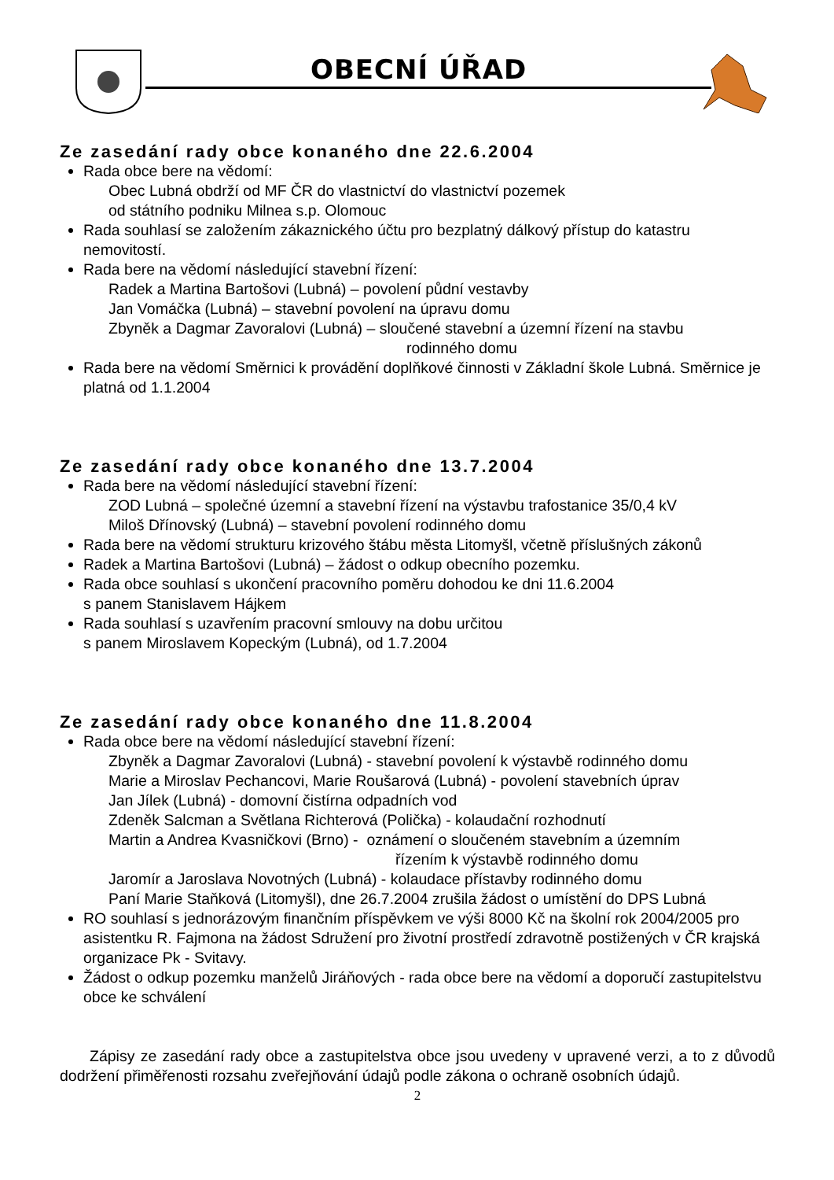OBECNÍ ÚŘAD
Ze zasedání rady obce konaného dne 22.6.2004
Rada obce bere na vědomí:
Obec Lubná obdrží od MF ČR do vlastnictví do vlastnictví pozemek
od státního podniku Milnea s.p. Olomouc
Rada souhlasí se založením zákaznického účtu pro bezplatný dálkový přístup do katastru nemovitostí.
Rada bere na vědomí následující stavební řízení:
Radek a Martina Bartošovi (Lubná) – povolení půdní vestavby
Jan Vomáčka (Lubná) – stavební povolení na úpravu domu
Zbyněk a Dagmar Zavoralovi (Lubná) – sloučené stavební a územní řízení na stavbu
rodinného domu
Rada bere na vědomí Směrnici k provádění doplňkové činnosti v Základní škole Lubná. Směrnice je platná od 1.1.2004
Ze zasedání rady obce konaného dne 13.7.2004
Rada bere na vědomí následující stavební řízení:
ZOD Lubná – společné územní a stavební řízení na výstavbu trafostanice 35/0,4 kV
Miloš Dřínovský (Lubná) – stavební povolení rodinného domu
Rada bere na vědomí strukturu krizového štábu města Litomyšl, včetně příslušných zákonů
Radek a Martina Bartošovi (Lubná) – žádost o odkup obecního pozemku.
Rada obce souhlasí s ukončení pracovního poměru dohodou ke dni 11.6.2004
s panem Stanislavem Hájkem
Rada souhlasí s uzavřením pracovní smlouvy na dobu určitou
s panem Miroslavem Kopeckým (Lubná), od 1.7.2004
Ze zasedání rady obce konaného dne 11.8.2004
Rada obce bere na vědomí následující stavební řízení:
Zbyněk a Dagmar Zavoralovi (Lubná) - stavební povolení k výstavbě rodinného domu
Marie a Miroslav Pechancovi, Marie Roušarová (Lubná) - povolení stavebních úprav
Jan Jílek (Lubná) - domovní čistírna odpadních vod
Zdeněk Salcman a Světlana Richterová (Polička) - kolaudační rozhodnutí
Martin a Andrea Kvasničkovi (Brno) - oznámení o sloučeném stavebním a územním
řízením k výstavbě rodinného domu
Jaromír a Jaroslava Novotných (Lubná) - kolaudace přístavby rodinného domu
Paní Marie Staňková (Litomyšl), dne 26.7.2004 zrušila žádost o umístění do DPS Lubná
RO souhlasí s jednorázovým finančním příspěvkem ve výši 8000 Kč na školní rok 2004/2005 pro asistentku R. Fajmona na žádost Sdružení pro životní prostředí zdravotně postižených v ČR krajská organizace Pk - Svitavy.
Žádost o odkup pozemku manželů Jiráňových - rada obce bere na vědomí a doporučí zastupitelstvu obce ke schválení
Zápisy ze zasedání rady obce a zastupitelstva obce jsou uvedeny v upravené verzi, a to z důvodů dodržení přiměřenosti rozsahu zveřejňování údajů podle zákona o ochraně osobních údajů.
2